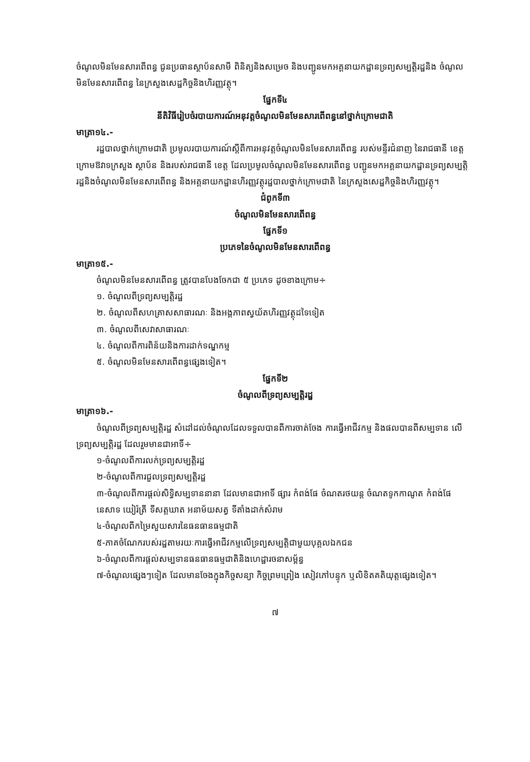ចំណូលមិនមែនសារពើពន្ធ ជូនប្រធានស្ថាប័នសាមី ពិនិត្យនិងសម្រេច និងបញ្ជូនមកអគ្គនាយកដ្ឋានទ្រព្យសម្បត្តិរដ្ឋនិង ចំណូលមិនមែនសារពើពន្ធ នៃក្រសួងសេដ្ឋកិច្ចនិងហិរញ្ញវត្ថុ។
ផ្នែកទី៤
នីតិវិធីរៀបចំរបាយការណ៍អនុវត្តចំណូលមិនមែនសារពើពន្ធនៅថ្នាក់ក្រោមជាតិ
មាត្រា១៤.-
រដ្ឋបាលថ្នាក់ក្រោមជាតិ ប្រមូលរបាយការណ៍ស្ដីពីការអនុវត្តចំណូលមិនមែនសារពើពន្ធ របស់មន្ទីរជំនាញ នៃរាជធានី ខេត្ត ក្រោមឱវាទក្រសួង ស្ថាប័ន និងរបស់រាជធានី ខេត្ត ដែលប្រមូលចំណូលមិនមែនសារពើពន្ធ បញ្ជូនមកអគ្គនាយកដ្ឋានទ្រព្យសម្បត្តិរដ្ឋនិងចំណូលមិនមែនសារពើពន្ធ និងអគ្គនាយកដ្ឋានហិរញ្ញវត្ថុរដ្ឋបាលថ្នាក់ក្រោមជាតិ នៃក្រសួងសេដ្ឋកិច្ចនិងហិរញ្ញវត្ថុ។
ជំពូកទី៣
ចំណូលមិនមែនសារពើពន្ធ
ផ្នែកទី១
ប្រភេទនៃចំណូលមិនមែនសារពើពន្ធ
មាត្រា១៥.-
ចំណូលមិនមែនសារពើពន្ធ ត្រូវបានបែងចែកជា ៥ ប្រភេទ ដូចខាងក្រោម÷
១. ចំណូលពីទ្រព្យសម្បត្តិរដ្ឋ
២. ចំណូលពីសហគ្រាសសាធារណៈ និងអង្គភាពស្វយ័តហិរញ្ញវត្ថុដទៃទៀត
៣. ចំណូលពីសេវាសាធារណៈ
៤. ចំណូលពីការពិន័យនិងការដាក់ទណ្ឌកម្ម
៥. ចំណូលមិនមែនសារពើពន្ធផ្សេងទៀត។
ផ្នែកទី២
ចំណូលពីទ្រព្យសម្បត្តិរដ្ឋ
មាត្រា១៦.-
ចំណូលពីទ្រព្យសម្បត្តិរដ្ឋ សំដៅដល់ចំណូលដែលទទួលបានពីការចាត់ចែង ការធ្វើអាជីវកម្ម និងផលបានពីសម្បទាន លើទ្រព្យសម្បត្តិរដ្ឋ ដែលរួមមានជាអាទិ៍÷
១-ចំណូលពីការលក់ទ្រព្យសម្បត្តិរដ្ឋ
២-ចំណូលពីការជួលទ្រព្យសម្បត្តិរដ្ឋ
៣-ចំណូលពីការផ្តល់សិទ្ធិសម្បទាននានា ដែលមានជាអាទិ៍ ផ្សារ កំពង់ផែ ចំណតរថយន្ត ចំណតទូកកាណូត កំពង់ផែនេសាទ យៀរ៉ត្រី ទីសត្តឃាត អនាម័យសត្វ ទីតាំងដាក់សំរាម
៤-ចំណូលពីកម្រៃសួយសារនៃធនធានធម្មជាតិ
៥-ភាគចំណែករបស់រដ្ឋតាមរយៈការធ្វើអាជីវកម្មលើទ្រព្យសម្បត្តិជាមួយបុគ្គលឯកជន
៦-ចំណូលពីការផ្តល់សម្បទានធនធានធម្មជាតិនិងហេដ្ឋារចនាសម្ព័ន្ធ
៧-ចំណូលផ្សេងៗទៀត ដែលមានចែងក្នុងកិច្ចសន្យា កិច្ចព្រមព្រៀង សៀវភៅបន្ទុក ឬលិខិតគតិយុត្តផ្សេងទៀត។
៧